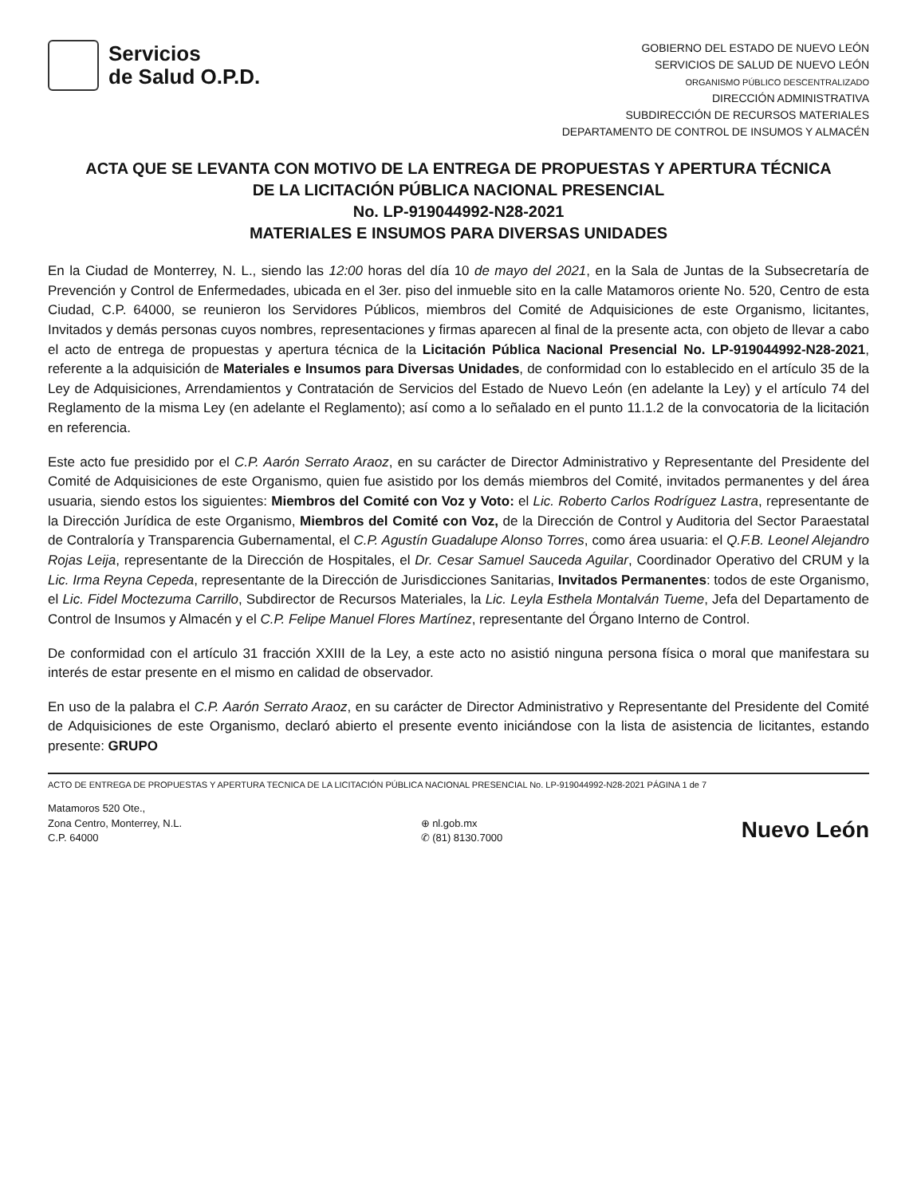Servicios
de Salud O.P.D.
GOBIERNO DEL ESTADO DE NUEVO LEÓN
SERVICIOS DE SALUD DE NUEVO LEÓN
ORGANISMO PÚBLICO DESCENTRALIZADO
DIRECCIÓN ADMINISTRATIVA
SUBDIRECCIÓN DE RECURSOS MATERIALES
DEPARTAMENTO DE CONTROL DE INSUMOS Y ALMACÉN
ACTA QUE SE LEVANTA CON MOTIVO DE LA ENTREGA DE PROPUESTAS Y APERTURA TÉCNICA
DE LA LICITACIÓN PÚBLICA NACIONAL PRESENCIAL
No. LP-919044992-N28-2021
MATERIALES E INSUMOS PARA DIVERSAS UNIDADES
En la Ciudad de Monterrey, N. L., siendo las 12:00 horas del día 10 de mayo del 2021, en la Sala de Juntas de la Subsecretaría de Prevención y Control de Enfermedades, ubicada en el 3er. piso del inmueble sito en la calle Matamoros oriente No. 520, Centro de esta Ciudad, C.P. 64000, se reunieron los Servidores Públicos, miembros del Comité de Adquisiciones de este Organismo, licitantes, Invitados y demás personas cuyos nombres, representaciones y firmas aparecen al final de la presente acta, con objeto de llevar a cabo el acto de entrega de propuestas y apertura técnica de la Licitación Pública Nacional Presencial No. LP-919044992-N28-2021, referente a la adquisición de Materiales e Insumos para Diversas Unidades, de conformidad con lo establecido en el artículo 35 de la Ley de Adquisiciones, Arrendamientos y Contratación de Servicios del Estado de Nuevo León (en adelante la Ley) y el artículo 74 del Reglamento de la misma Ley (en adelante el Reglamento); así como a lo señalado en el punto 11.1.2 de la convocatoria de la licitación en referencia.
Este acto fue presidido por el C.P. Aarón Serrato Araoz, en su carácter de Director Administrativo y Representante del Presidente del Comité de Adquisiciones de este Organismo, quien fue asistido por los demás miembros del Comité, invitados permanentes y del área usuaria, siendo estos los siguientes: Miembros del Comité con Voz y Voto: el Lic. Roberto Carlos Rodríguez Lastra, representante de la Dirección Jurídica de este Organismo, Miembros del Comité con Voz, de la Dirección de Control y Auditoria del Sector Paraestatal de Contraloría y Transparencia Gubernamental, el C.P. Agustín Guadalupe Alonso Torres, como área usuaria: el Q.F.B. Leonel Alejandro Rojas Leija, representante de la Dirección de Hospitales, el Dr. Cesar Samuel Sauceda Aguilar, Coordinador Operativo del CRUM y la Lic. Irma Reyna Cepeda, representante de la Dirección de Jurisdicciones Sanitarias, Invitados Permanentes: todos de este Organismo, el Lic. Fidel Moctezuma Carrillo, Subdirector de Recursos Materiales, la Lic. Leyla Esthela Montalván Tueme, Jefa del Departamento de Control de Insumos y Almacén y el C.P. Felipe Manuel Flores Martínez, representante del Órgano Interno de Control.
De conformidad con el artículo 31 fracción XXIII de la Ley, a este acto no asistió ninguna persona física o moral que manifestara su interés de estar presente en el mismo en calidad de observador.
En uso de la palabra el C.P. Aarón Serrato Araoz, en su carácter de Director Administrativo y Representante del Presidente del Comité de Adquisiciones de este Organismo, declaró abierto el presente evento iniciándose con la lista de asistencia de licitantes, estando presente: GRUPO
ACTO DE ENTREGA DE PROPUESTAS Y APERTURA TECNICA DE LA LICITACIÓN PÚBLICA NACIONAL PRESENCIAL No. LP-919044992-N28-2021 PÁGINA 1 de 7
Matamoros 520 Ote.,
Zona Centro, Monterrey, N.L.
C.P. 64000
⊕ nl.gob.mx
✆ (81) 8130.7000
Nuevo León